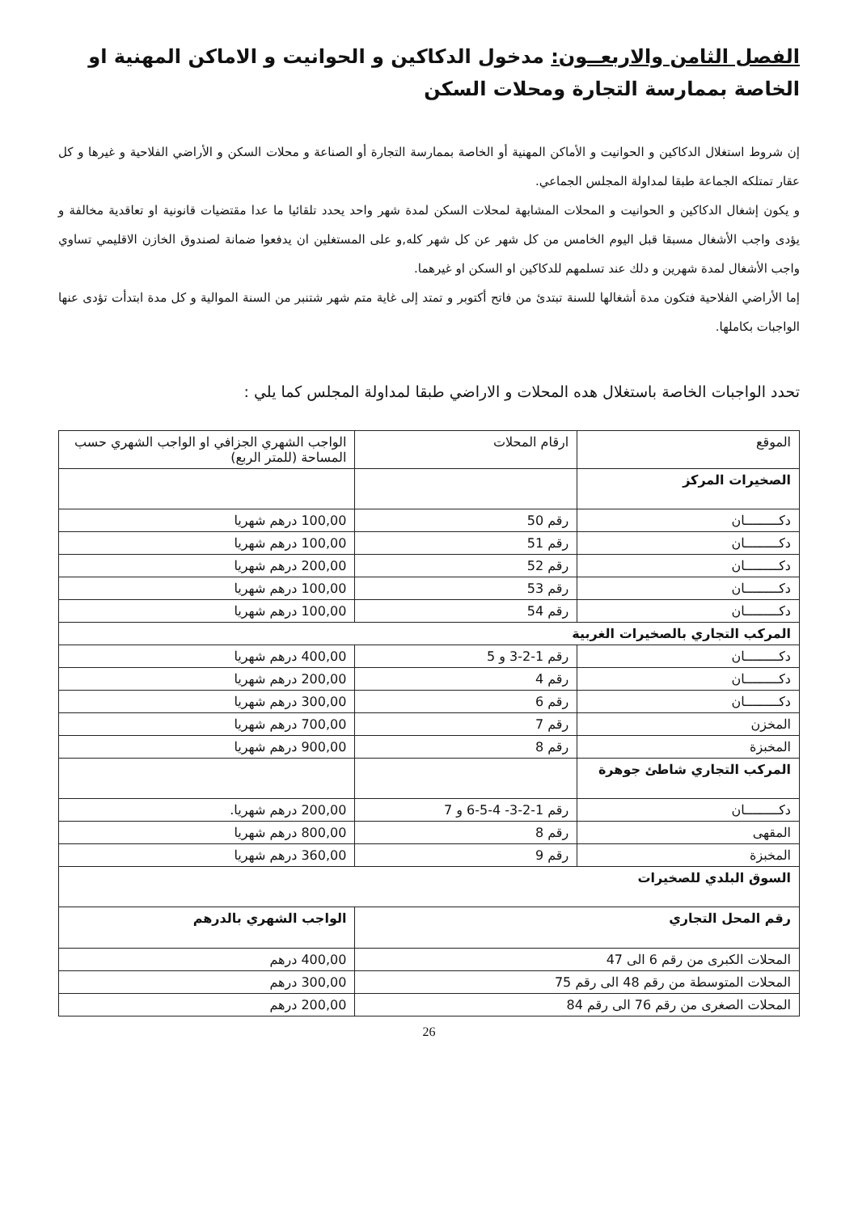الفصل الثامن والاربعــون: مدخول الدكاكين و الحوانيت و الاماكن المهنية او الخاصة بممارسة التجارة ومحلات السكن
إن شروط استغلال الدكاكين و الحوانيت و الأماكن المهنية أو الخاصة بممارسة التجارة أو الصناعة و محلات السكن و الأراضي الفلاحية و غيرها و كل عقار تمتلكه الجماعة طبقا لمداولة المجلس الجماعي.
و يكون إشغال الدكاكين و الحوانيت و المحلات المشابهة لمحلات السكن لمدة شهر واحد يحدد تلقائيا ما عدا مقتضيات قانونية او تعاقدية مخالفة و يؤدى واجب الأشغال مسبقا قبل اليوم الخامس من كل شهر عن كل شهر كله,و على المستغلين ان يدفعوا ضمانة لصندوق الخازن الاقليمي تساوي واجب الأشغال لمدة شهرين و دلك عند تسلمهم للدكاكين او السكن او غيرهما.
إما الأراضي الفلاحية فتكون مدة أشغالها للسنة تبتدئ من فاتح أكتوبر و تمتد إلى غاية متم شهر شتنبر من السنة الموالية و كل مدة ابتدأت تؤدى عنها الواجبات بكاملها.
تحدد الواجبات الخاصة باستغلال هده المحلات و الاراضي طبقا لمداولة المجلس كما يلي :
| الموقع | ارقام المحلات | الواجب الشهري الجزافي او الواجب الشهري حسب المساحة (للمتر الربع) |
| --- | --- | --- |
| الصخيرات المركز | | |
| دكـــــــــان | رقم 50 | 100,00 درهم شهريا |
| دكـــــــــان | رقم 51 | 100,00 درهم شهريا |
| دكـــــــــان | رقم 52 | 200,00 درهم شهريا |
| دكـــــــــان | رقم 53 | 100,00 درهم شهريا |
| دكـــــــــان | رقم 54 | 100,00 درهم شهريا |
| المركب التجاري بالصخيرات الغربية | | |
| دكـــــــــان | رقم 1-2-3 و 5 | 400,00 درهم شهريا |
| دكـــــــــان | رقم 4 | 200,00 درهم شهريا |
| دكـــــــــان | رقم 6 | 300,00 درهم شهريا |
| المخزن | رقم 7 | 700,00 درهم شهريا |
| المخبزة | رقم 8 | 900,00 درهم شهريا |
| المركب التجاري شاطئ جوهرة | | |
| دكـــــــــان | رقم 1-2-3- 4-5-6 و 7 | 200,00 درهم شهريا. |
| المقهى | رقم 8 | 800,00 درهم شهريا |
| المخبزة | رقم 9 | 360,00 درهم شهريا |
| السوق البلدي للصخيرات | | |
| رقم المحل التجاري | الواجب الشهري بالدرهم |
| المحلات الكبرى من رقم 6 الى 47 | 400,00 درهم |
| المحلات المتوسطة من رقم 48 الى رقم 75 | 300,00 درهم |
| المحلات الصغرى من رقم 76 الى رقم 84 | 200,00 درهم |
26